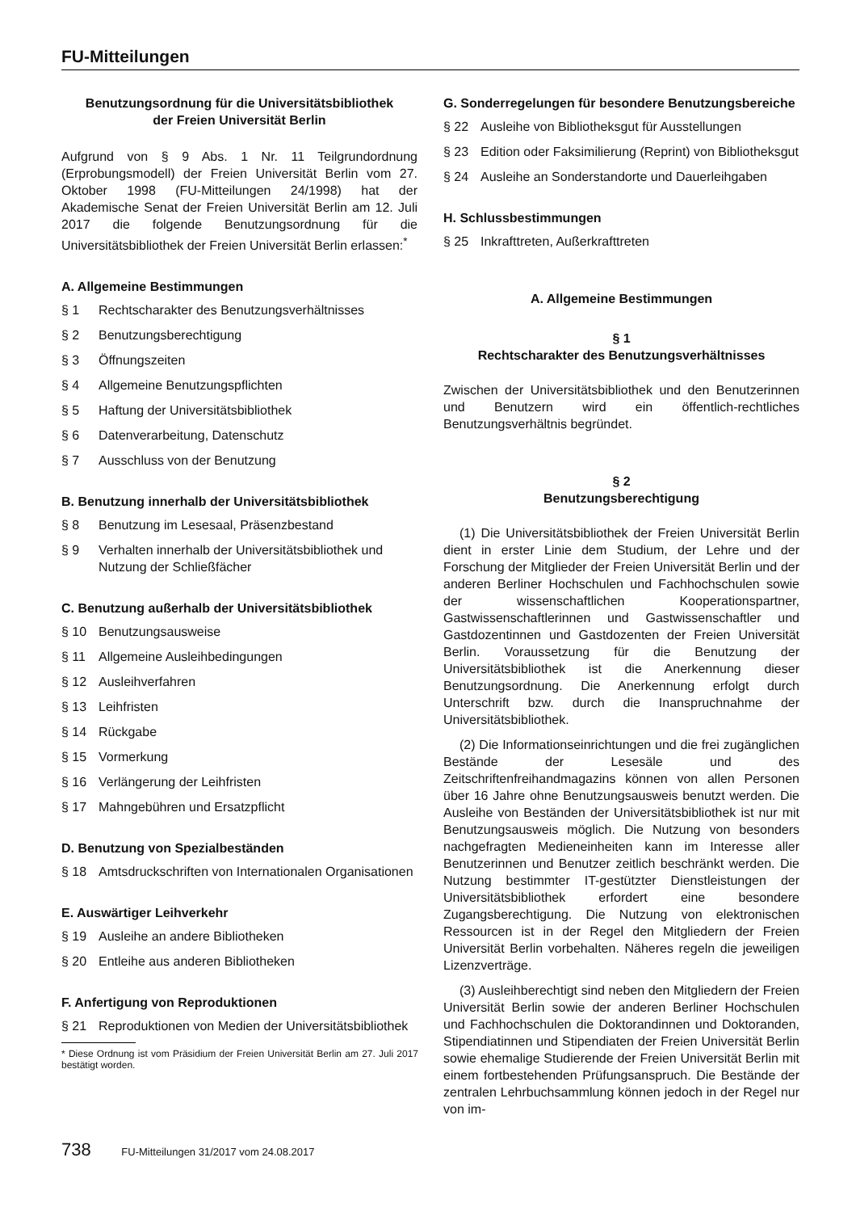FU-Mitteilungen
Benutzungsordnung für die Universitätsbibliothek
der Freien Universität Berlin
Aufgrund von § 9 Abs. 1 Nr. 11 Teilgrundordnung (Erprobungsmodell) der Freien Universität Berlin vom 27. Oktober 1998 (FU-Mitteilungen 24/1998) hat der Akademische Senat der Freien Universität Berlin am 12. Juli 2017 die folgende Benutzungsordnung für die Universitätsbibliothek der Freien Universität Berlin erlassen:<sup>*</sup>
A. Allgemeine Bestimmungen
§ 1 Rechtscharakter des Benutzungsverhältnisses
§ 2 Benutzungsberechtigung
§ 3 Öffnungszeiten
§ 4 Allgemeine Benutzungspflichten
§ 5 Haftung der Universitätsbibliothek
§ 6 Datenverarbeitung, Datenschutz
§ 7 Ausschluss von der Benutzung
B. Benutzung innerhalb der Universitätsbibliothek
§ 8 Benutzung im Lesesaal, Präsenzbestand
§ 9 Verhalten innerhalb der Universitätsbibliothek und Nutzung der Schließfächer
C. Benutzung außerhalb der Universitätsbibliothek
§ 10 Benutzungsausweise
§ 11 Allgemeine Ausleihbedingungen
§ 12 Ausleihverfahren
§ 13 Leihfristen
§ 14 Rückgabe
§ 15 Vormerkung
§ 16 Verlängerung der Leihfristen
§ 17 Mahngebühren und Ersatzpflicht
D. Benutzung von Spezialbeständen
§ 18 Amtsdruckschriften von Internationalen Organisationen
E. Auswärtiger Leihverkehr
§ 19 Ausleihe an andere Bibliotheken
§ 20 Entleihe aus anderen Bibliotheken
F. Anfertigung von Reproduktionen
§ 21 Reproduktionen von Medien der Universitätsbibliothek
* Diese Ordnung ist vom Präsidium der Freien Universität Berlin am 27. Juli 2017 bestätigt worden.
G. Sonderregelungen für besondere Benutzungsbereiche
§ 22 Ausleihe von Bibliotheksgut für Ausstellungen
§ 23 Edition oder Faksimilierung (Reprint) von Bibliotheksgut
§ 24 Ausleihe an Sonderstandorte und Dauerleihgaben
H. Schlussbestimmungen
§ 25 Inkrafttreten, Außerkrafttreten
A. Allgemeine Bestimmungen
§ 1
Rechtscharakter des Benutzungsverhältnisses
Zwischen der Universitätsbibliothek und den Benutzerinnen und Benutzern wird ein öffentlich-rechtliches Benutzungsverhältnis begründet.
§ 2
Benutzungsberechtigung
(1) Die Universitätsbibliothek der Freien Universität Berlin dient in erster Linie dem Studium, der Lehre und der Forschung der Mitglieder der Freien Universität Berlin und der anderen Berliner Hochschulen und Fachhochschulen sowie der wissenschaftlichen Kooperationspartner, Gastwissenschaftlerinnen und Gastwissenschaftler und Gastdozentinnen und Gastdozenten der Freien Universität Berlin. Voraussetzung für die Benutzung der Universitätsbibliothek ist die Anerkennung dieser Benutzungsordnung. Die Anerkennung erfolgt durch Unterschrift bzw. durch die Inanspruchnahme der Universitätsbibliothek.
(2) Die Informationseinrichtungen und die frei zugänglichen Bestände der Lesesäle und des Zeitschriftenfreihandmagazins können von allen Personen über 16 Jahre ohne Benutzungsausweis benutzt werden. Die Ausleihe von Beständen der Universitätsbibliothek ist nur mit Benutzungsausweis möglich. Die Nutzung von besonders nachgefragten Medieneinheiten kann im Interesse aller Benutzerinnen und Benutzer zeitlich beschränkt werden. Die Nutzung bestimmter IT-gestützter Dienstleistungen der Universitätsbibliothek erfordert eine besondere Zugangsberechtigung. Die Nutzung von elektronischen Ressourcen ist in der Regel den Mitgliedern der Freien Universität Berlin vorbehalten. Näheres regeln die jeweiligen Lizenzverträge.
(3) Ausleihberechtigt sind neben den Mitgliedern der Freien Universität Berlin sowie der anderen Berliner Hochschulen und Fachhochschulen die Doktorandinnen und Doktoranden, Stipendiatinnen und Stipendiaten der Freien Universität Berlin sowie ehemalige Studierende der Freien Universität Berlin mit einem fortbestehenden Prüfungsanspruch. Die Bestände der zentralen Lehrbuchsammlung können jedoch in der Regel nur von im-
738 FU-Mitteilungen 31/2017 vom 24.08.2017